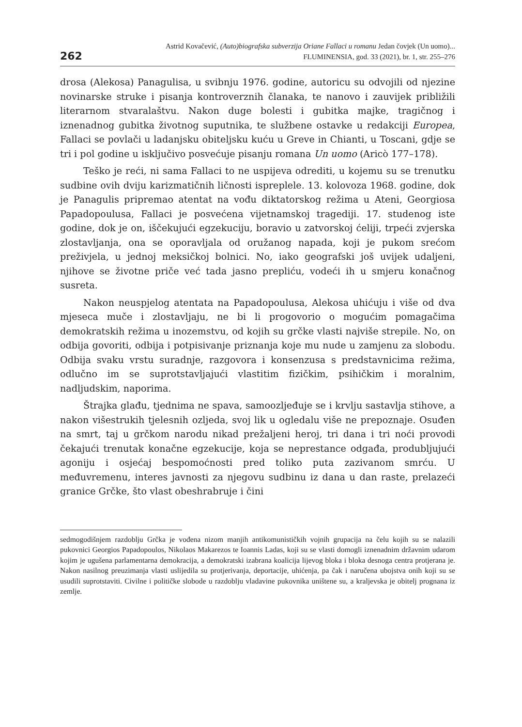262
Astrid Kovačević, (Auto)biografska subverzija Oriane Fallaci u romanu Jedan čovjek (Un uomo)...
FLUMINENSIA, god. 33 (2021), br. 1, str. 255–276
drosa (Alekosa) Panagulisa, u svibnju 1976. godine, autoricu su odvojili od njezine novinarske struke i pisanja kontroverznih članaka, te nanovo i zauvijek približili literarnom stvaralaštvu. Nakon duge bolesti i gubitka majke, tragičnog i iznenadnog gubitka životnog suputnika, te službene ostavke u redakciji Europea, Fallaci se povlači u ladanjsku obiteljsku kuću u Greve in Chianti, u Toscani, gdje se tri i pol godine u isključivo posvećuje pisanju romana Un uomo (Aricò 177–178).
Teško je reći, ni sama Fallaci to ne uspijeva odrediti, u kojemu su se trenutku sudbine ovih dviju karizmatičnih ličnosti ispreplele. 13. kolovoza 1968. godine, dok je Panagulis pripremao atentat na vođu diktatorskog režima u Ateni, Georgiosa Papadopoulusa, Fallaci je posvećena vijetnamskoj tragediji. 17. studenog iste godine, dok je on, iščekujući egzekuciju, boravio u zatvorskoj ćeliji, trpeći zvjerska zlostavljanja, ona se oporavljala od oružanog napada, koji je pukom srećom preživjela, u jednoj meksičkoj bolnici. No, iako geografski još uvijek udaljeni, njihove se životne priče već tada jasno preplіću, vodeći ih u smjeru konačnog susreta.
Nakon neuspjelog atentata na Papadopoulusa, Alekosa uhićuju i više od dva mjeseca muče i zlostavljaju, ne bi li progovorio o mogućim pomagačima demokratskih režima u inozemstvu, od kojih su grčke vlasti najviše strepile. No, on odbija govoriti, odbija i potpisivanje priznanja koje mu nude u zamjenu za slobodu. Odbija svaku vrstu suradnje, razgovora i konsenzusa s predstavnicima režima, odlučno im se suprotstavljajući vlastitim fizičkim, psihičkim i moralnim, nadljudskim, naporima.
Štrajka glađu, tjednima ne spava, samoozljeđuje se i krvlju sastavlja stihove, a nakon višestrukih tjelesnih ozljeda, svoj lik u ogledalu više ne prepoznaje. Osuđen na smrt, taj u grčkom narodu nikad prežaljeni heroj, tri dana i tri noći provodi čekajući trenutak konačne egzekucije, koja se neprestance odgađa, produbljujući agoniju i osjećaj bespomoćnosti pred toliko puta zazivanom smrću. U međuvremenu, interes javnosti za njegovu sudbinu iz dana u dan raste, prelazeći granice Grčke, što vlast obeshrabruje i čini
sedmogodišnjem razdoblju Grčka je vođena nizom manjih antikomunističkih vojnih grupacija na čelu kojih su se nalazili pukovnici Georgios Papadopoulos, Nikolaos Makarezos te Ioannis Ladas, koji su se vlasti domogli iznenadnim državnim udarom kojim je ugušena parlamentarna demokracija, a demokratski izabrana koalicija lijevog bloka i bloka desnoga centra protjerana je. Nakon nasilnog preuzimanja vlasti uslijedila su protjerivanja, deportacije, uhićenja, pa čak i naručena ubojstva onih koji su se usudili suprotstaviti. Civilne i političke slobode u razdoblju vladavine pukovnika uništene su, a kraljevska je obitelj prognana iz zemlje.